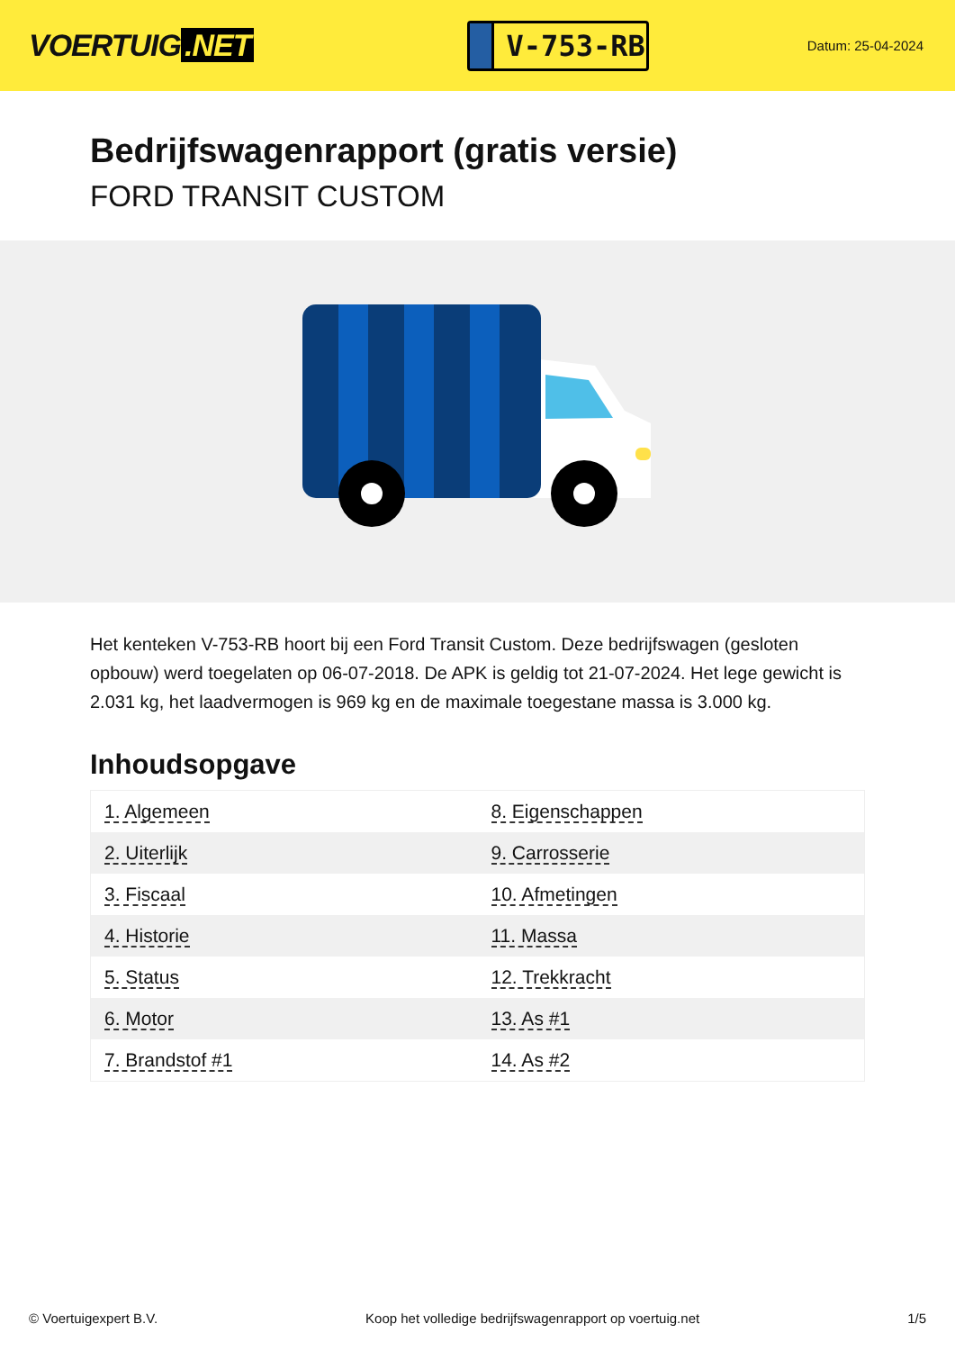VOERTUIG.NET
V-753-RB
Datum: 25-04-2024
Bedrijfswagenrapport (gratis versie)
FORD TRANSIT CUSTOM
Het kenteken V-753-RB hoort bij een Ford Transit Custom. Deze bedrijfswagen (gesloten opbouw) werd toegelaten op 06-07-2018. De APK is geldig tot 21-07-2024. Het lege gewicht is 2.031 kg, het laadvermogen is 969 kg en de maximale toegestane massa is 3.000 kg.
Inhoudsopgave
| 1. Algemeen | 8. Eigenschappen |
| 2. Uiterlijk | 9. Carrosserie |
| 3. Fiscaal | 10. Afmetingen |
| 4. Historie | 11. Massa |
| 5. Status | 12. Trekkracht |
| 6. Motor | 13. As #1 |
| 7. Brandstof #1 | 14. As #2 |
© Voertuigexpert B.V. Koop het volledige bedrijfswagenrapport op voertuig.net 1/5